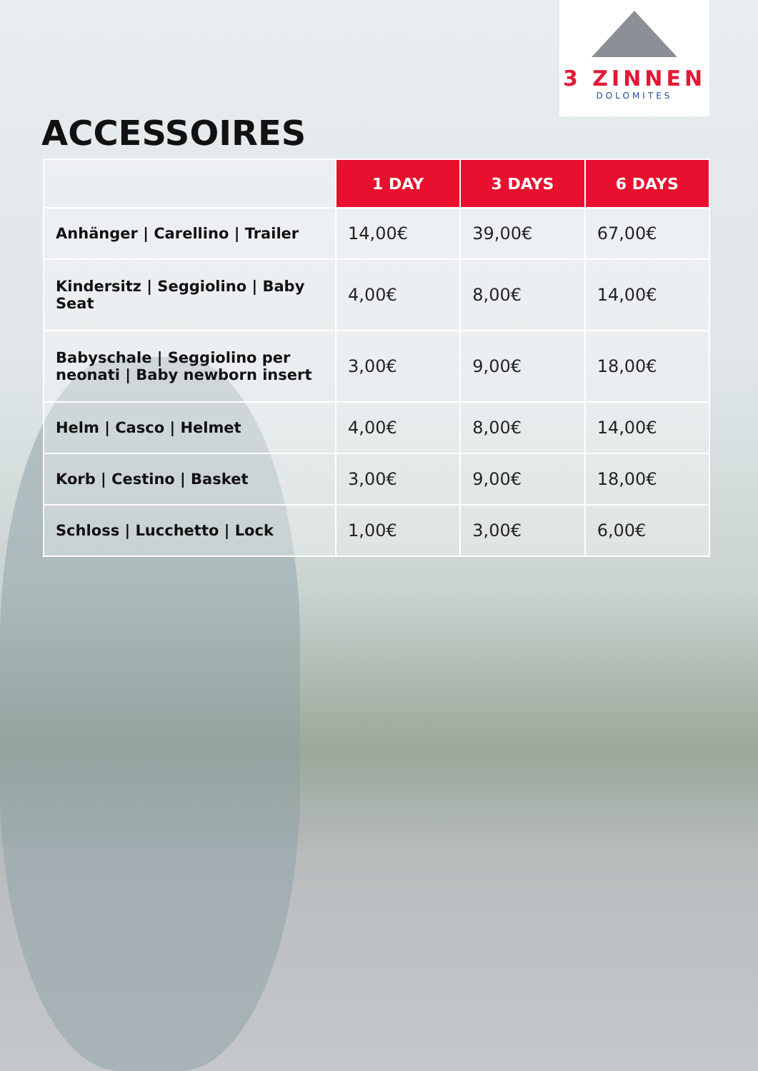3 ZINNEN
DOLOMITES
ACCESSOIRES
| | 1 DAY | 3 DAYS | 6 DAYS |
| --- | --- | --- | --- |
| Anhänger / Carellino / Trailer | 14,00€ | 39,00€ | 67,00€ |
| Kindersitz / Seggiolino / Baby Seat | 4,00€ | 8,00€ | 14,00€ |
| Babyschale / Seggiolino per neonati / Baby newborn insert | 3,00€ | 9,00€ | 18,00€ |
| Helm / Casco / Helmet | 4,00€ | 8,00€ | 14,00€ |
| Korb / Cestino / Basket | 3,00€ | 9,00€ | 18,00€ |
| Schloss / Lucchetto / Lock | 1,00€ | 3,00€ | 6,00€ |